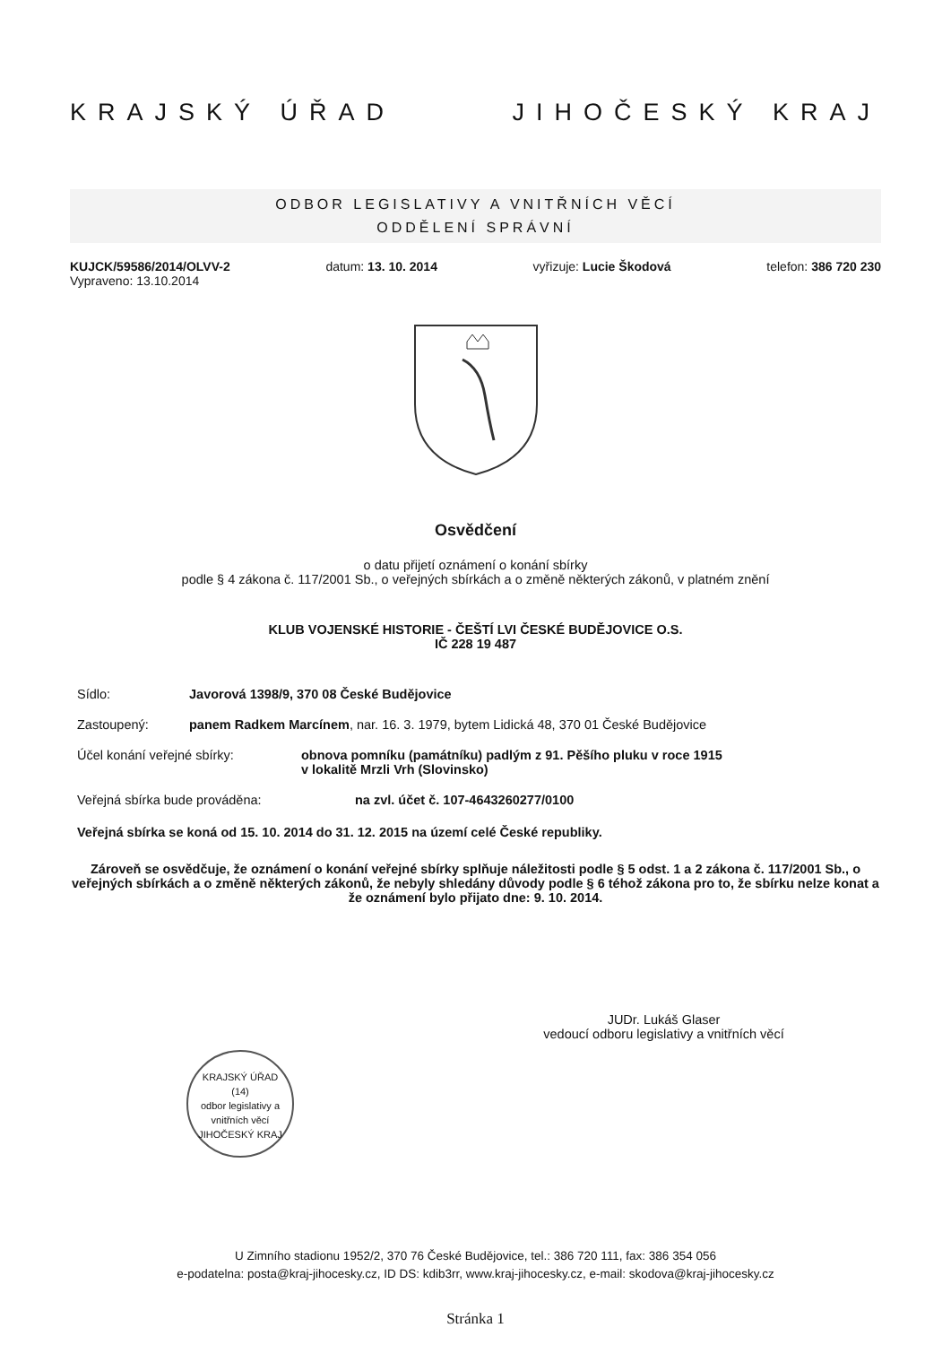KRAJSKÝ ÚŘAD JIHOČESKÝ KRAJ
ODBOR LEGISLATIVY A VNITŘNÍCH VĚCÍ
ODDĚLENÍ SPRÁVNÍ
KUJCK/59586/2014/OLVV-2
Vypraveno: 13.10.2014 datum: 13. 10. 2014 vyřizuje: Lucie Škodová telefon: 386 720 230
Osvědčení
o datu přijetí oznámení o konání sbírky
podle § 4 zákona č. 117/2001 Sb., o veřejných sbírkách a o změně některých zákonů, v platném znění
KLUB VOJENSKÉ HISTORIE - ČEŠTÍ LVI ČESKÉ BUDĚJOVICE O.S.
IČ 228 19 487
Sídlo: Javorová 1398/9, 370 08 České Budějovice
Zastoupený: panem Radkem Marcínem, nar. 16. 3. 1979, bytem Lidická 48, 370 01 České Budějovice
Účel konání veřejné sbírky: obnova pomníku (památníku) padlým z 91. Pěšího pluku v roce 1915
v lokalitě Mrzli Vrh (Slovinsko)
Veřejná sbírka bude prováděna: na zvl. účet č. 107-4643260277/0100
Veřejná sbírka se koná od 15. 10. 2014 do 31. 12. 2015 na území celé České republiky.
Zároveň se osvědčuje, že oznámení o konání veřejné sbírky splňuje náležitosti podle § 5 odst. 1 a 2 zákona č. 117/2001 Sb., o veřejných sbírkách a o změně některých zákonů, že nebyly shledány důvody podle § 6 téhož zákona pro to, že sbírku nelze konat a že oznámení bylo přijato dne: 9. 10. 2014.
JUDr. Lukáš Glaser
vedoucí odboru legislativy a vnitřních věcí
KRAJSKÝ ÚŘAD
(14)
odbor legislativy a vnitřních věcí
JIHOČESKÝ KRAJ
U Zimního stadionu 1952/2, 370 76 České Budějovice, tel.: 386 720 111, fax: 386 354 056
e-podatelna: posta@kraj-jihocesky.cz, ID DS: kdib3rr, www.kraj-jihocesky.cz, e-mail: skodova@kraj-jihocesky.cz
Stránka 1